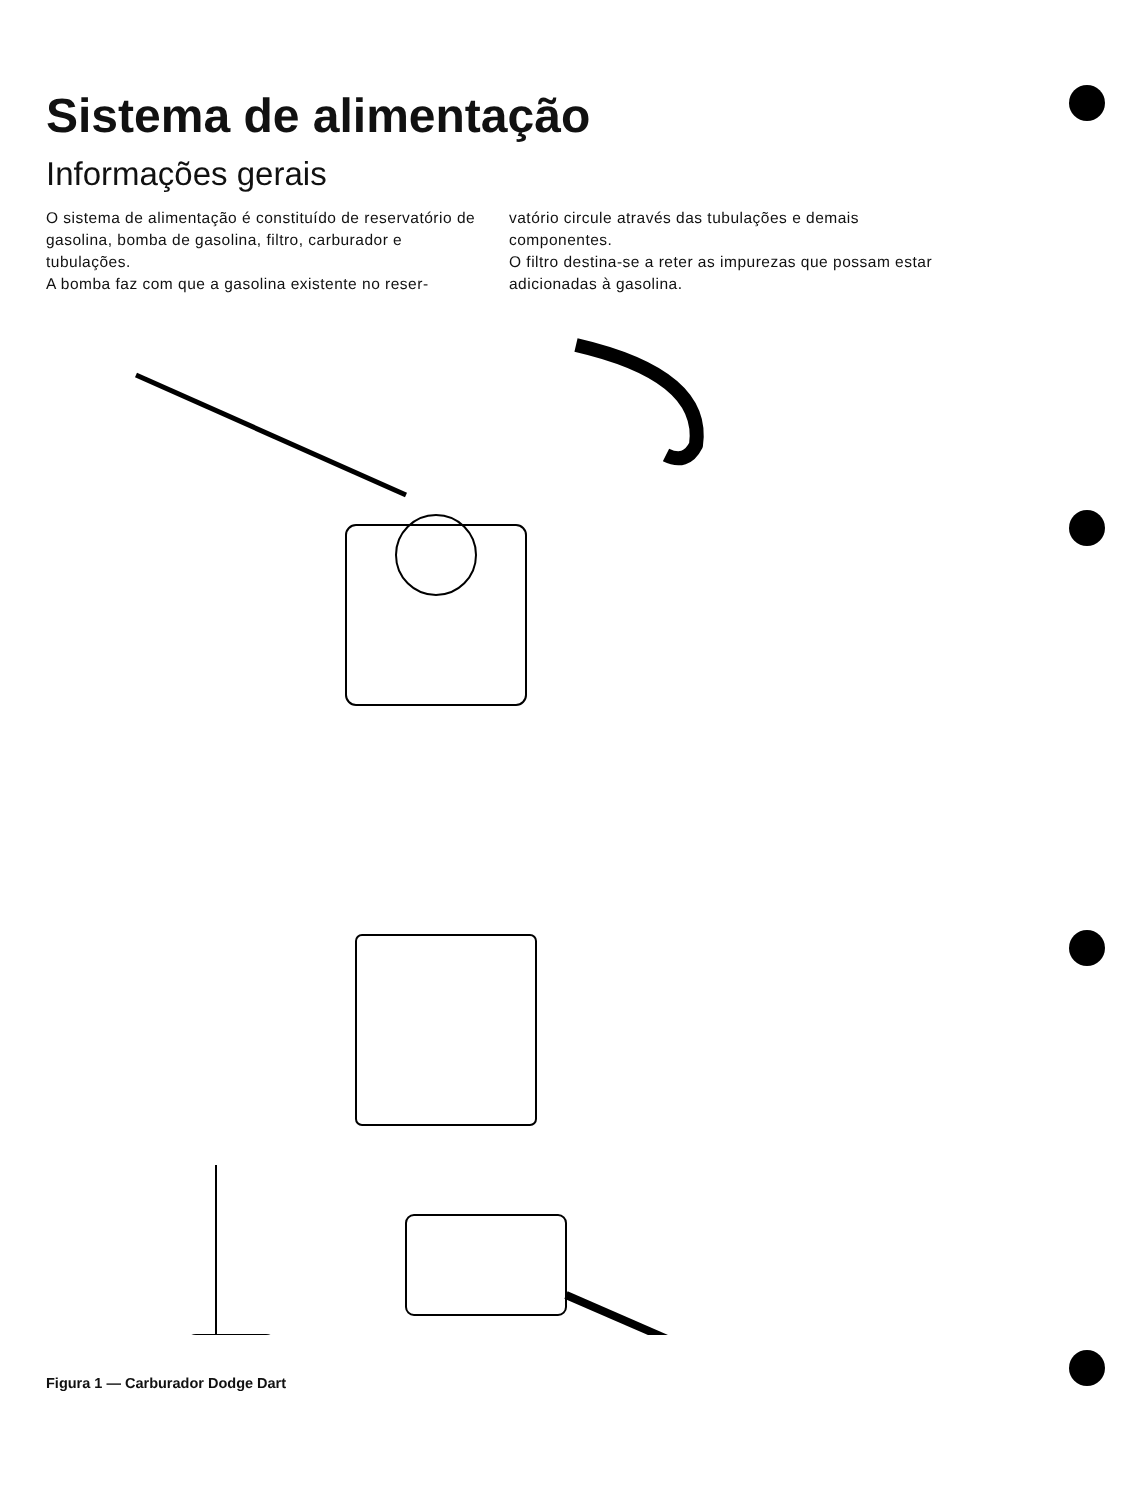Sistema de alimentação
Informações gerais
O sistema de alimentação é constituído de reservatório de gasolina, bomba de gasolina, filtro, carburador e tubulações.
A bomba faz com que a gasolina existente no reser-
vatório circule através das tubulações e demais componentes.
O filtro destina-se a reter as impurezas que possam estar adicionadas à gasolina.
Figura 1 — Carburador Dodge Dart